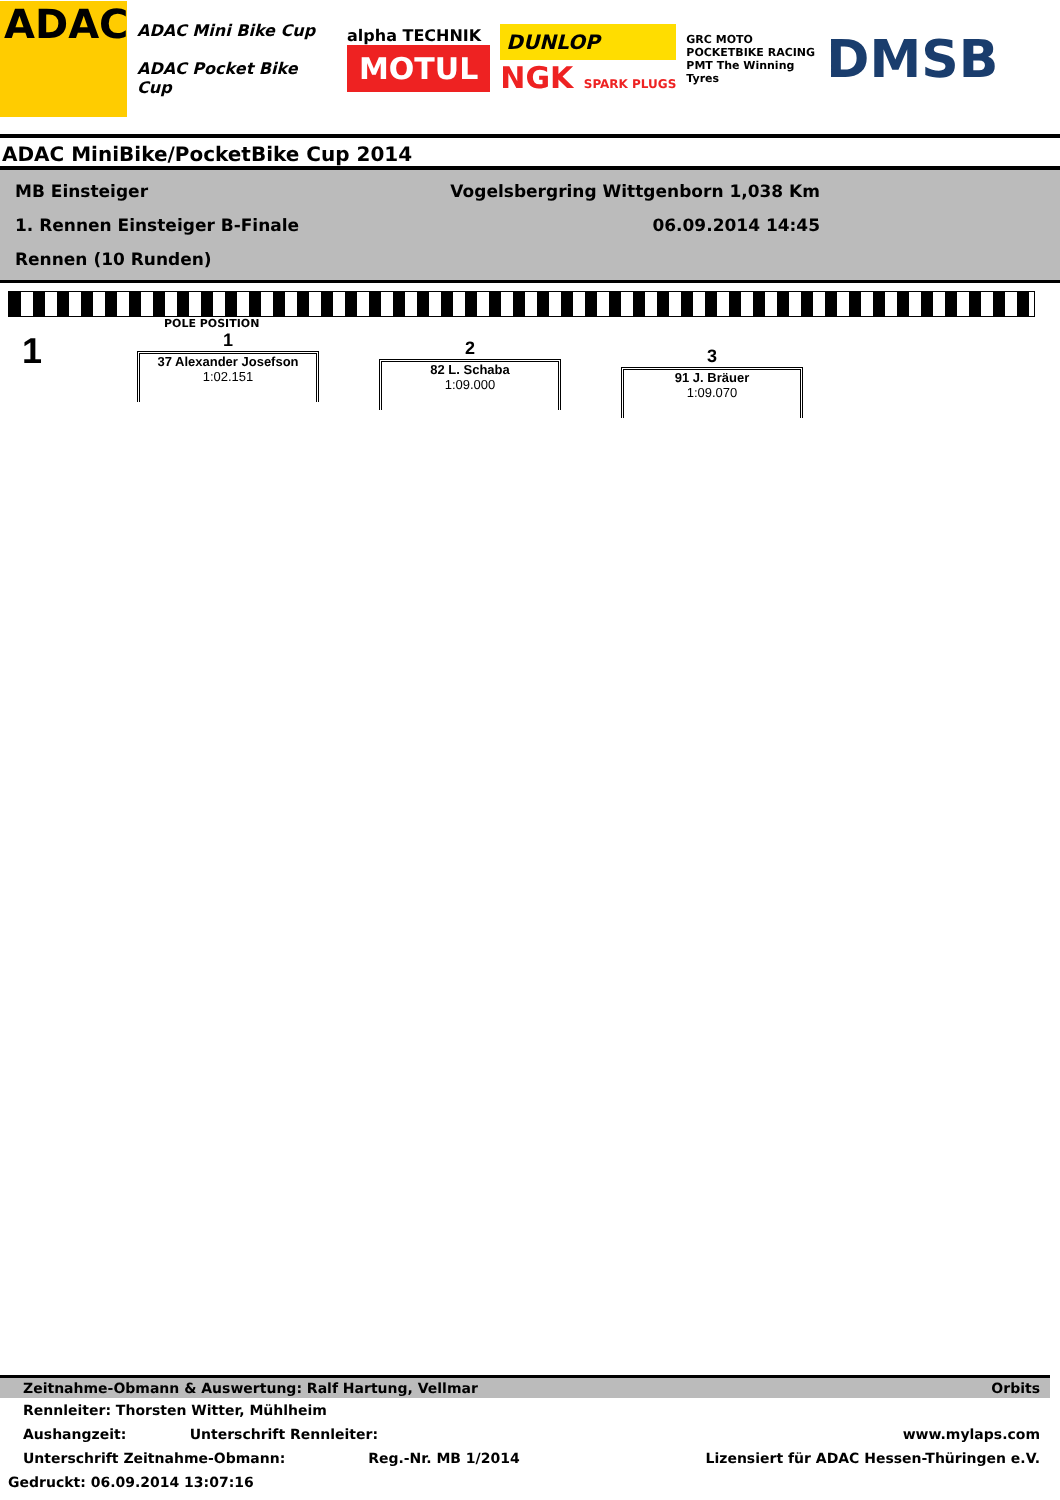ADAC
ADAC Mini Bike Cup
ADAC Pocket Bike Cup
alpha TECHNIK
MOTUL
DUNLOP
NGK SPARK PLUGS
GRC MOTO POCKETBIKE RACING
PMT The Winning Tyres
DMSB
ADAC MiniBike/PocketBike Cup 2014
MB Einsteiger Vogelsbergring Wittgenborn 1,038 Km
1. Rennen Einsteiger B-Finale 06.09.2014 14:45
Rennen (10 Runden)
POLE POSITION
1
1
37 Alexander Josefson
1:02.151
2
82 L. Schaba
1:09.000
3
91 J. Bräuer
1:09.070
Zeitnahme-Obmann & Auswertung: Ralf Hartung, Vellmar Orbits
Rennleiter: Thorsten Witter, Mühlheim
Aushangzeit: Unterschrift Rennleiter: www.mylaps.com
Unterschrift Zeitnahme-Obmann: Reg.-Nr. MB 1/2014 Lizensiert für ADAC Hessen-Thüringen e.V.
Gedruckt: 06.09.2014 13:07:16